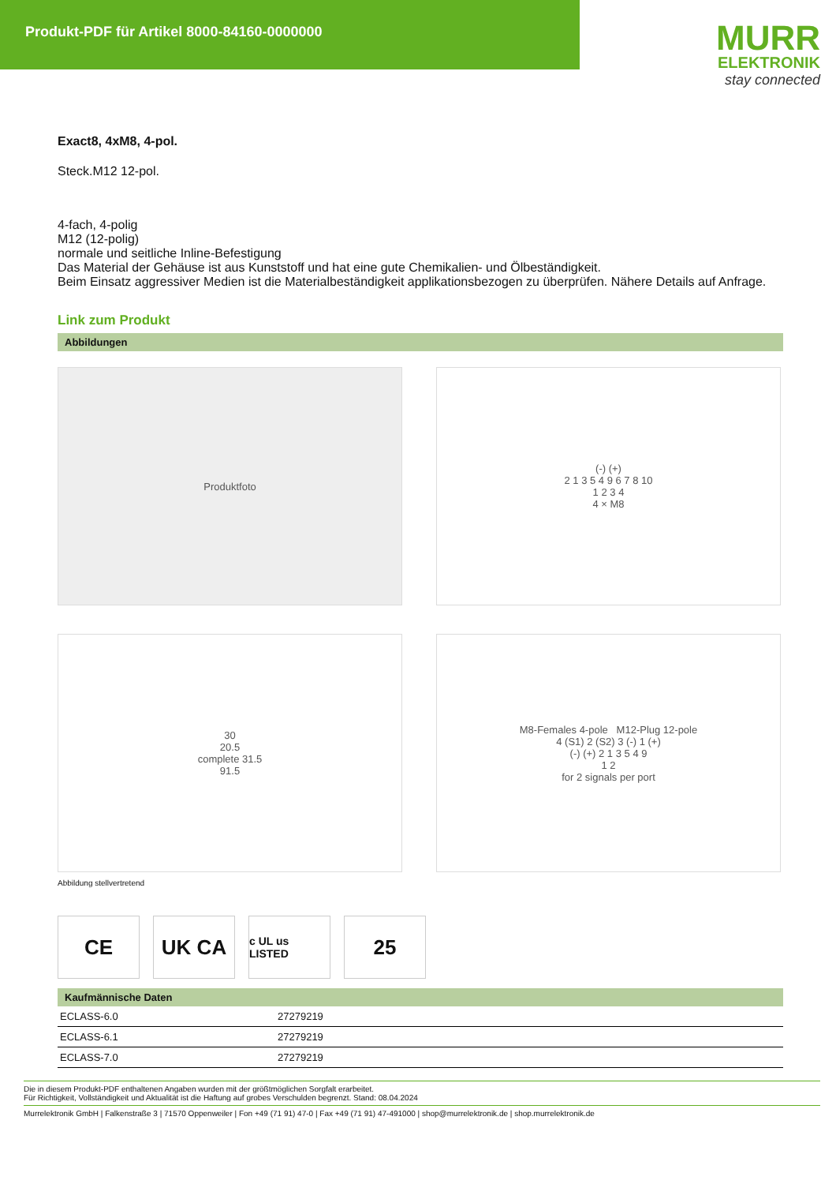Produkt-PDF für Artikel 8000-84160-0000000
MURR
ELEKTRONIK
stay connected
Exact8, 4xM8, 4-pol.
Steck.M12 12-pol.
4-fach, 4-polig
M12 (12-polig)
normale und seitliche Inline-Befestigung
Das Material der Gehäuse ist aus Kunststoff und hat eine gute Chemikalien- und Ölbeständigkeit.
Beim Einsatz aggressiver Medien ist die Materialbeständigkeit applikationsbezogen zu überprüfen. Nähere Details auf Anfrage.
Link zum Produkt
Abbildungen
Produktfoto
(-) (+)
2 1 3 5 4 9 6 7 8 10
1 2 3 4
4 × M8
30
20.5
complete 31.5
91.5
M8-Females 4-pole M12-Plug 12-pole
4 (S1) 2 (S2) 3 (-) 1 (+)
(-) (+) 2 1 3 5 4 9
1 2
for 2 signals per port
Abbildung stellvertretend
CE UK CA
c UL us LISTED
25
Kaufmännische Daten
| ECLASS-6.0 | 27279219 |
| ECLASS-6.1 | 27279219 |
| ECLASS-7.0 | 27279219 |
Die in diesem Produkt-PDF enthaltenen Angaben wurden mit der größtmöglichen Sorgfalt erarbeitet.
Für Richtigkeit, Vollständigkeit und Aktualität ist die Haftung auf grobes Verschulden begrenzt. Stand: 08.04.2024
Murrelektronik GmbH | Falkenstraße 3 | 71570 Oppenweiler | Fon +49 (71 91) 47-0 | Fax +49 (71 91) 47-491000 | shop@murrelektronik.de | shop.murrelektronik.de